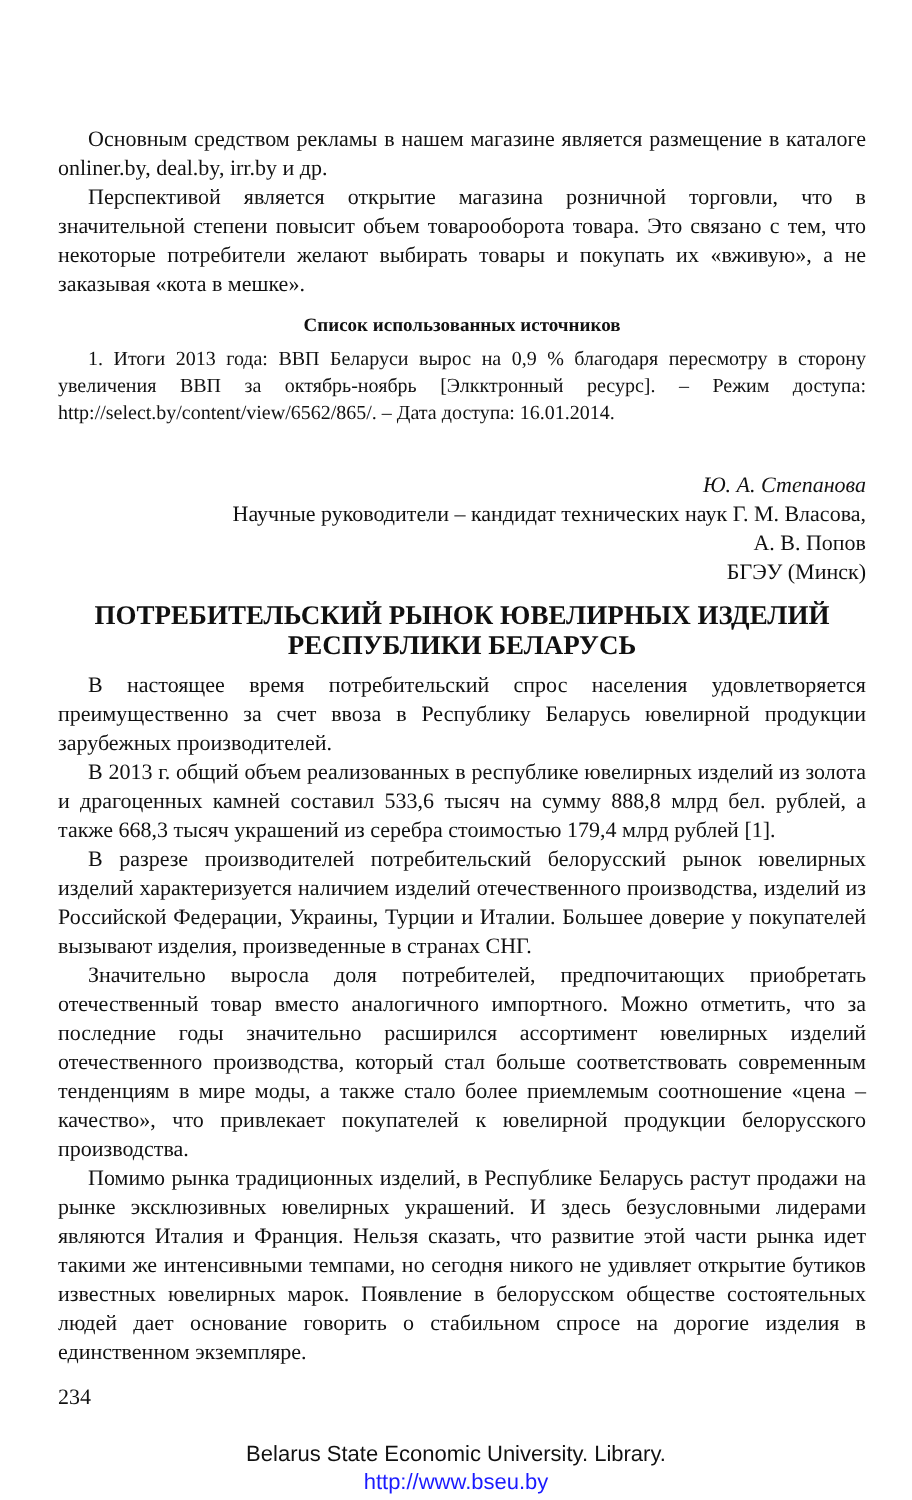Основным средством рекламы в нашем магазине является размещение в каталоге onliner.by, deal.by, irr.by и др.
Перспективой является открытие магазина розничной торговли, что в значительной степени повысит объем товарооборота товара. Это связано с тем, что некоторые потребители желают выбирать товары и покупать их «вживую», а не заказывая «кота в мешке».
Список использованных источников
1. Итоги 2013 года: ВВП Беларуси вырос на 0,9 % благодаря пересмотру в сторону увеличения ВВП за октябрь-ноябрь [Элкктронный ресурс]. – Режим доступа: http://select.by/content/view/6562/865/. – Дата доступа: 16.01.2014.
Ю. А. Степанова
Научные руководители – кандидат технических наук Г. М. Власова,
А. В. Попов
БГЭУ (Минск)
ПОТРЕБИТЕЛЬСКИЙ РЫНОК ЮВЕЛИРНЫХ ИЗДЕЛИЙ
РЕСПУБЛИКИ БЕЛАРУСЬ
В настоящее время потребительский спрос населения удовлетворяется преимущественно за счет ввоза в Республику Беларусь ювелирной продукции зарубежных производителей.
В 2013 г. общий объем реализованных в республике ювелирных изделий из золота и драгоценных камней составил 533,6 тысяч на сумму 888,8 млрд бел. рублей, а также 668,3 тысяч украшений из серебра стоимостью 179,4 млрд рублей [1].
В разрезе производителей потребительский белорусский рынок ювелирных изделий характеризуется наличием изделий отечественного производства, изделий из Российской Федерации, Украины, Турции и Италии. Большее доверие у покупателей вызывают изделия, произведенные в странах СНГ.
Значительно выросла доля потребителей, предпочитающих приобретать отечественный товар вместо аналогичного импортного. Можно отметить, что за последние годы значительно расширился ассортимент ювелирных изделий отечественного производства, который стал больше соответствовать современным тенденциям в мире моды, а также стало более приемлемым соотношение «цена – качество», что привлекает покупателей к ювелирной продукции белорусского производства.
Помимо рынка традиционных изделий, в Республике Беларусь растут продажи на рынке эксклюзивных ювелирных украшений. И здесь безусловными лидерами являются Италия и Франция. Нельзя сказать, что развитие этой части рынка идет такими же интенсивными темпами, но сегодня никого не удивляет открытие бутиков известных ювелирных марок. Появление в белорусском обществе состоятельных людей дает основание говорить о стабильном спросе на дорогие изделия в единственном экземпляре.
234
Belarus State Economic University. Library.
http://www.bseu.by